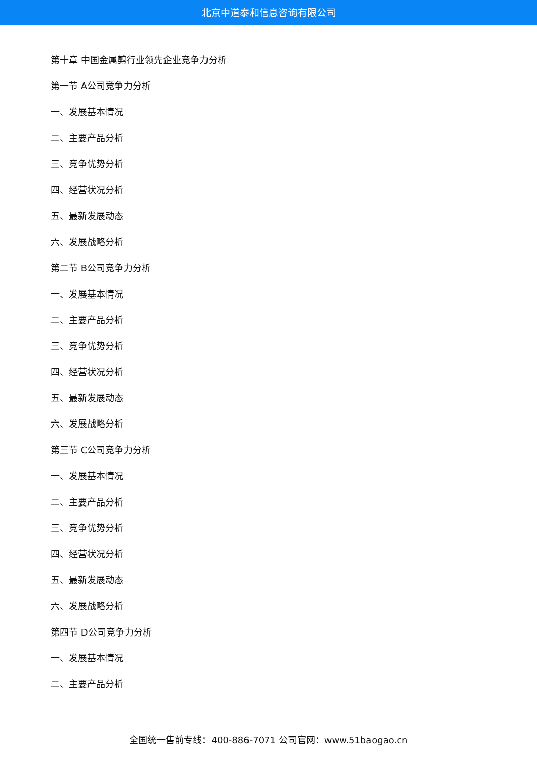北京中道泰和信息咨询有限公司
第十章 中国金属剪行业领先企业竞争力分析
第一节 A公司竞争力分析
一、发展基本情况
二、主要产品分析
三、竞争优势分析
四、经营状况分析
五、最新发展动态
六、发展战略分析
第二节 B公司竞争力分析
一、发展基本情况
二、主要产品分析
三、竞争优势分析
四、经营状况分析
五、最新发展动态
六、发展战略分析
第三节 C公司竞争力分析
一、发展基本情况
二、主要产品分析
三、竞争优势分析
四、经营状况分析
五、最新发展动态
六、发展战略分析
第四节 D公司竞争力分析
一、发展基本情况
二、主要产品分析
全国统一售前专线：400-886-7071 公司官网：www.51baogao.cn